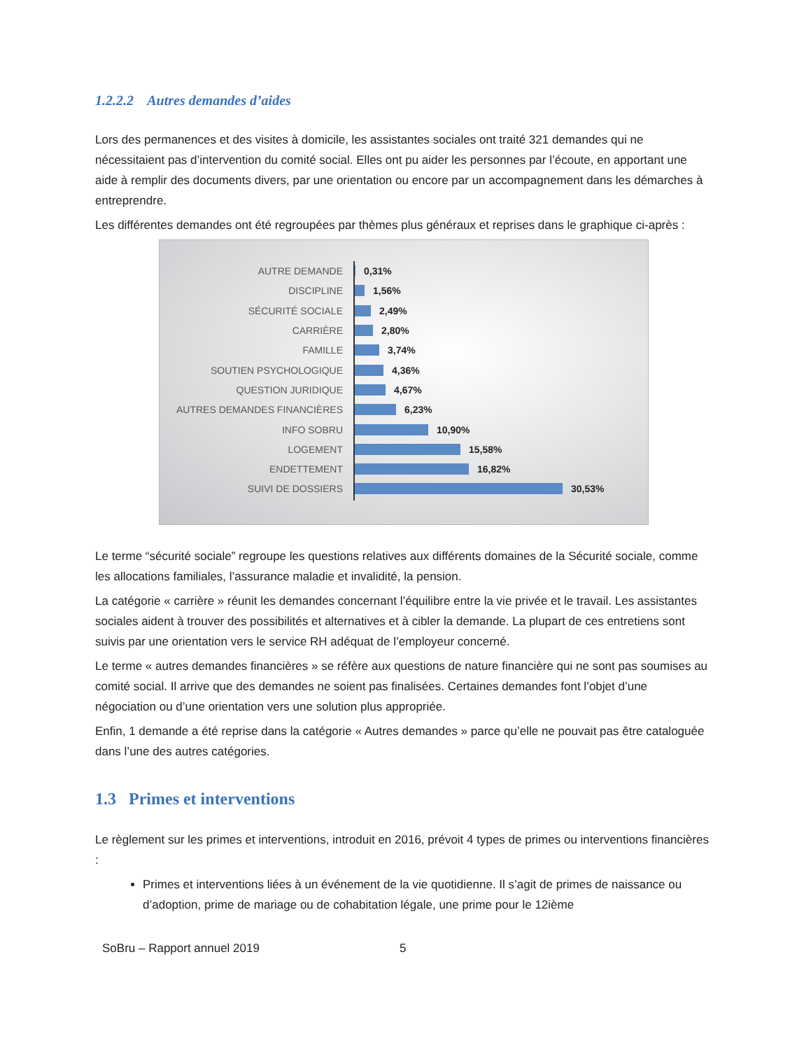1.2.2.2 Autres demandes d’aides
Lors des permanences et des visites à domicile, les assistantes sociales ont traité 321 demandes qui ne nécessitaient pas d’intervention du comité social. Elles ont pu aider les personnes par l’écoute, en apportant une aide à remplir des documents divers, par une orientation ou encore par un accompagnement dans les démarches à entreprendre.
Les différentes demandes ont été regroupées par thèmes plus généraux et reprises dans le graphique ci-après :
AUTRE DEMANDE 0,31%
DISCIPLINE 1,56%
SÉCURITÉ SOCIALE 2,49%
CARRIÈRE 2,80%
FAMILLE 3,74%
SOUTIEN PSYCHOLOGIQUE 4,36%
QUESTION JURIDIQUE 4,67%
AUTRES DEMANDES FINANCIÈRES 6,23%
INFO SOBRU 10,90%
LOGEMENT 15,58%
ENDETTEMENT 16,82%
SUIVI DE DOSSIERS 30,53%
Le terme “sécurité sociale” regroupe les questions relatives aux différents domaines de la Sécurité sociale, comme les allocations familiales, l’assurance maladie et invalidité, la pension.
La catégorie « carrière » réunit les demandes concernant l’équilibre entre la vie privée et le travail. Les assistantes sociales aident à trouver des possibilités et alternatives et à cibler la demande. La plupart de ces entretiens sont suivis par une orientation vers le service RH adéquat de l’employeur concerné.
Le terme « autres demandes financières » se réfère aux questions de nature financière qui ne sont pas soumises au comité social. Il arrive que des demandes ne soient pas finalisées. Certaines demandes font l’objet d’une négociation ou d’une orientation vers une solution plus appropriée.
Enfin, 1 demande a été reprise dans la catégorie « Autres demandes » parce qu’elle ne pouvait pas être cataloguée dans l’une des autres catégories.
1.3 Primes et interventions
Le règlement sur les primes et interventions, introduit en 2016, prévoit 4 types de primes ou interventions financières :
Primes et interventions liées à un événement de la vie quotidienne. Il s’agit de primes de naissance ou d’adoption, prime de mariage ou de cohabitation légale, une prime pour le 12ième
SoBru – Rapport annuel 2019 5